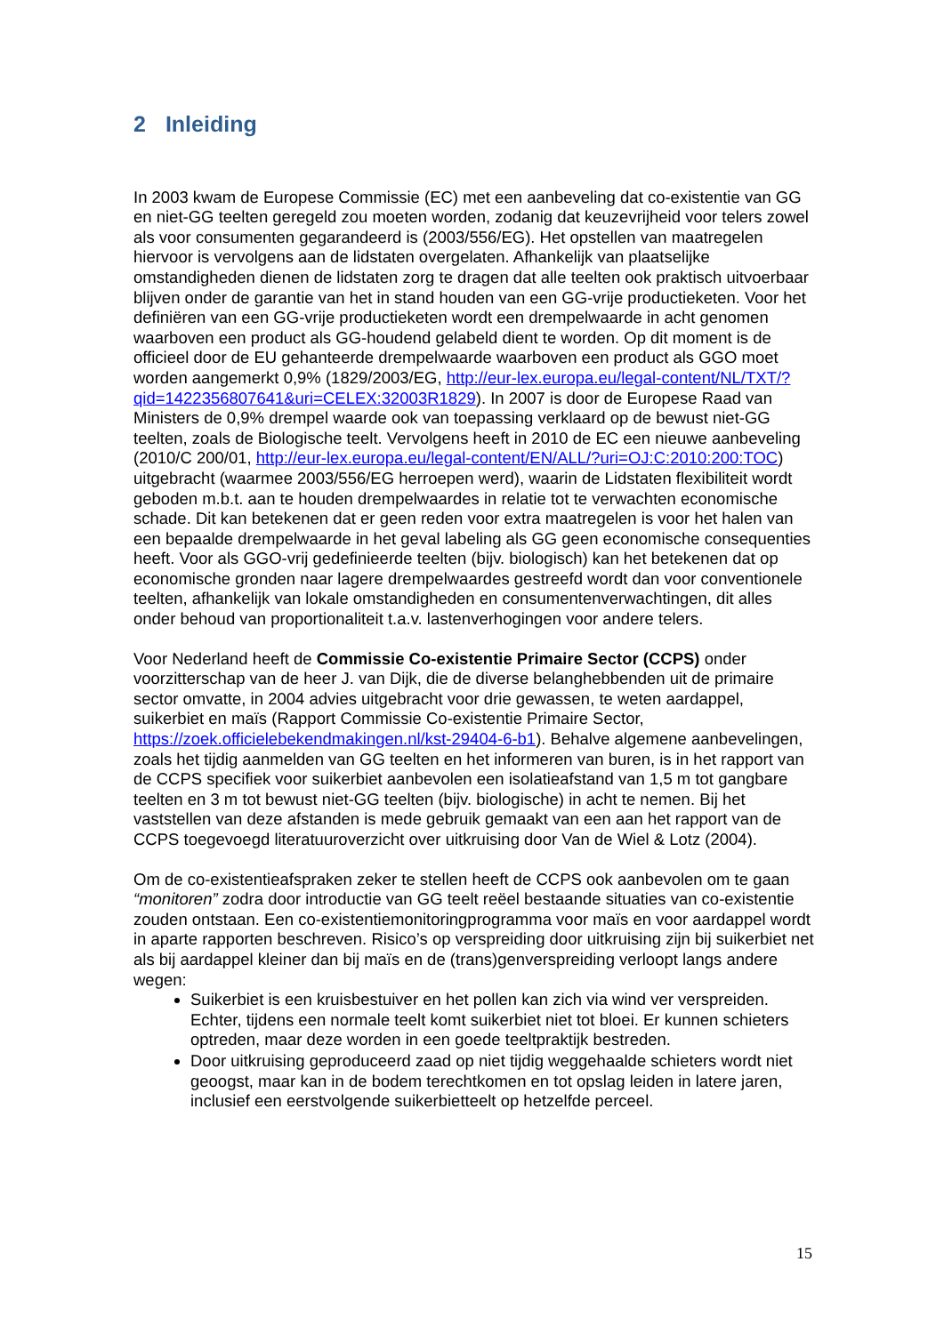2 Inleiding
In 2003 kwam de Europese Commissie (EC) met een aanbeveling dat co-existentie van GG en niet-GG teelten geregeld zou moeten worden, zodanig dat keuzevrijheid voor telers zowel als voor consumenten gegarandeerd is (2003/556/EG). Het opstellen van maatregelen hiervoor is vervolgens aan de lidstaten overgelaten. Afhankelijk van plaatselijke omstandigheden dienen de lidstaten zorg te dragen dat alle teelten ook praktisch uitvoerbaar blijven onder de garantie van het in stand houden van een GG-vrije productieketen. Voor het definiëren van een GG-vrije productieketen wordt een drempelwaarde in acht genomen waarboven een product als GG-houdend gelabeld dient te worden. Op dit moment is de officieel door de EU gehanteerde drempelwaarde waarboven een product als GGO moet worden aangemerkt 0,9% (1829/2003/EG, http://eur-lex.europa.eu/legal-content/NL/TXT/?qid=1422356807641&uri=CELEX:32003R1829). In 2007 is door de Europese Raad van Ministers de 0,9% drempel waarde ook van toepassing verklaard op de bewust niet-GG teelten, zoals de Biologische teelt. Vervolgens heeft in 2010 de EC een nieuwe aanbeveling (2010/C 200/01, http://eur-lex.europa.eu/legal-content/EN/ALL/?uri=OJ:C:2010:200:TOC) uitgebracht (waarmee 2003/556/EG herroepen werd), waarin de Lidstaten flexibiliteit wordt geboden m.b.t. aan te houden drempelwaardes in relatie tot te verwachten economische schade. Dit kan betekenen dat er geen reden voor extra maatregelen is voor het halen van een bepaalde drempelwaarde in het geval labeling als GG geen economische consequenties heeft. Voor als GGO-vrij gedefinieerde teelten (bijv. biologisch) kan het betekenen dat op economische gronden naar lagere drempelwaardes gestreefd wordt dan voor conventionele teelten, afhankelijk van lokale omstandigheden en consumentenverwachtingen, dit alles onder behoud van proportionaliteit t.a.v. lastenverhogingen voor andere telers.
Voor Nederland heeft de Commissie Co-existentie Primaire Sector (CCPS) onder voorzitterschap van de heer J. van Dijk, die de diverse belanghebbenden uit de primaire sector omvatte, in 2004 advies uitgebracht voor drie gewassen, te weten aardappel, suikerbiet en maïs (Rapport Commissie Co-existentie Primaire Sector, https://zoek.officielebekendmakingen.nl/kst-29404-6-b1). Behalve algemene aanbevelingen, zoals het tijdig aanmelden van GG teelten en het informeren van buren, is in het rapport van de CCPS specifiek voor suikerbiet aanbevolen een isolatieafstand van 1,5 m tot gangbare teelten en 3 m tot bewust niet-GG teelten (bijv. biologische) in acht te nemen. Bij het vaststellen van deze afstanden is mede gebruik gemaakt van een aan het rapport van de CCPS toegevoegd literatuuroverzicht over uitkruising door Van de Wiel & Lotz (2004).
Om de co-existentieafspraken zeker te stellen heeft de CCPS ook aanbevolen om te gaan “monitoren” zodra door introductie van GG teelt reëel bestaande situaties van co-existentie zouden ontstaan. Een co-existentiemonitoringprogramma voor maïs en voor aardappel wordt in aparte rapporten beschreven. Risico’s op verspreiding door uitkruising zijn bij suikerbiet net als bij aardappel kleiner dan bij maïs en de (trans)genverspreiding verloopt langs andere wegen:
Suikerbiet is een kruisbestuiver en het pollen kan zich via wind ver verspreiden. Echter, tijdens een normale teelt komt suikerbiet niet tot bloei. Er kunnen schieters optreden, maar deze worden in een goede teeltpraktijk bestreden.
Door uitkruising geproduceerd zaad op niet tijdig weggehaalde schieters wordt niet geoogst, maar kan in de bodem terechtkomen en tot opslag leiden in latere jaren, inclusief een eerstvolgende suikerbietteelt op hetzelfde perceel.
15